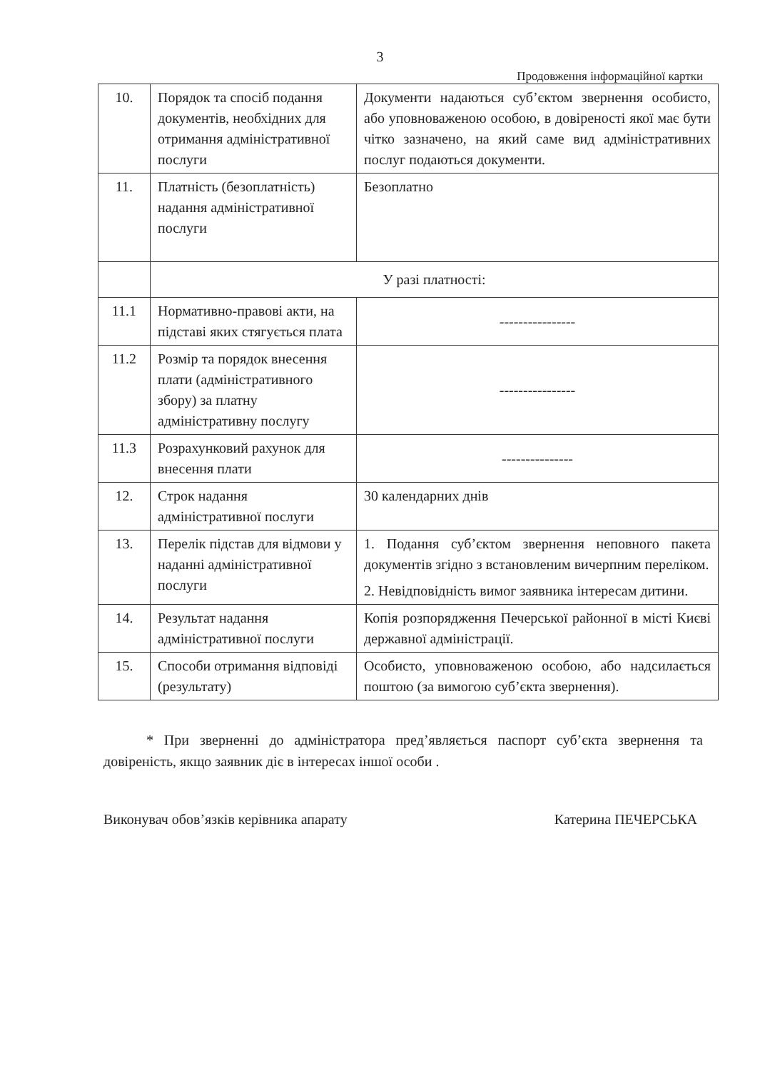3
Продовження інформаційної картки
| 10. | Порядок та спосіб подання документів, необхідних для отримання адміністративної послуги | Документи надаються суб’єктом звернення особисто, або уповноваженою особою, в довіреності якої має бути чітко зазначено, на який саме вид адміністративних послуг подаються документи. |
| 11. | Платність (безоплатність) надання адміністративної послуги | Безоплатно |
| | У разі платності: | |
| 11.1 | Нормативно-правові акти, на підставі яких стягується плата | ---------------- |
| 11.2 | Розмір та порядок внесення плати (адміністративного збору) за платну адміністративну послугу | ---------------- |
| 11.3 | Розрахунковий рахунок для внесення плати | --------------- |
| 12. | Строк надання адміністративної послуги | 30 календарних днів |
| 13. | Перелік підстав для відмови у наданні адміністративної послуги | 1. Подання суб’єктом звернення неповного пакета документів згідно з встановленим вичерпним переліком. 2. Невідповідність вимог заявника інтересам дитини. |
| 14. | Результат надання адміністративної послуги | Копія розпорядження Печерської районної в місті Києві державної адміністрації. |
| 15. | Способи отримання відповіді (результату) | Особисто, уповноваженою особою, або надсилається поштою (за вимогою суб’єкта звернення). |
* При зверненні до адміністратора пред’являється паспорт суб’єкта звернення та довіреність, якщо заявник діє в інтересах іншої особи .
Виконувач обов’язків керівника апарату Катерина ПЕЧЕРСЬКА